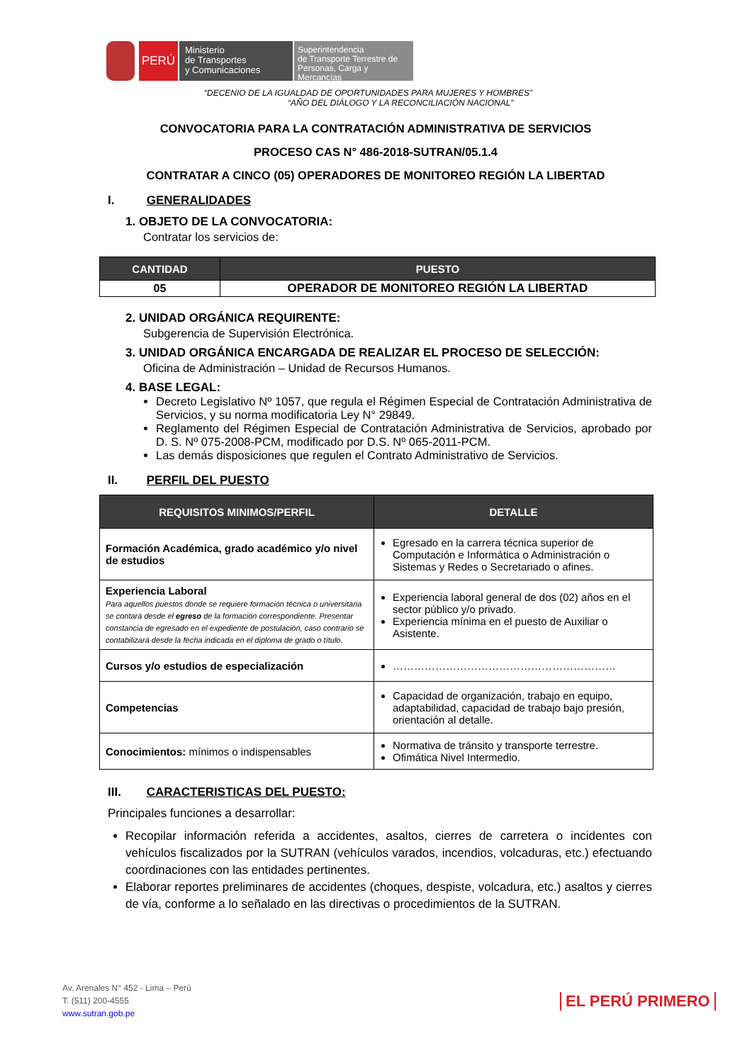PERÚ
Ministerio
de Transportes
y Comunicaciones
Superintendencia
de Transporte Terrestre de
Personas, Carga y Mercancías
“DECENIO DE LA IGUALDAD DE OPORTUNIDADES PARA MUJERES Y HOMBRES”
“AÑO DEL DIÁLOGO Y LA RECONCILIACIÓN NACIONAL”
CONVOCATORIA PARA LA CONTRATACIÓN ADMINISTRATIVA DE SERVICIOS
PROCESO CAS N° 486-2018-SUTRAN/05.1.4
CONTRATAR A CINCO (05) OPERADORES DE MONITOREO REGIÓN LA LIBERTAD
I. GENERALIDADES
1. OBJETO DE LA CONVOCATORIA:
Contratar los servicios de:
| CANTIDAD | PUESTO |
| --- | --- |
| 05 | OPERADOR DE MONITOREO REGIÓN LA LIBERTAD |
2. UNIDAD ORGÁNICA REQUIRENTE:
Subgerencia de Supervisión Electrónica.
3. UNIDAD ORGÁNICA ENCARGADA DE REALIZAR EL PROCESO DE SELECCIÓN:
Oficina de Administración – Unidad de Recursos Humanos.
4. BASE LEGAL:
Decreto Legislativo Nº 1057, que regula el Régimen Especial de Contratación Administrativa de Servicios, y su norma modificatoria Ley N° 29849.
Reglamento del Régimen Especial de Contratación Administrativa de Servicios, aprobado por D. S. Nº 075-2008-PCM, modificado por D.S. Nº 065-2011-PCM.
Las demás disposiciones que regulen el Contrato Administrativo de Servicios.
II. PERFIL DEL PUESTO
| REQUISITOS MINIMOS/PERFIL | DETALLE |
| --- | --- |
| Formación Académica, grado académico y/o nivel de estudios | Egresado en la carrera técnica superior de Computación e Informática o Administración o Sistemas y Redes o Secretariado o afines. |
| Experiencia Laboral Para aquellos puestos donde se requiere formación técnica o universitaria se contará desde el egreso de la formación correspondiente. Presentar constancia de egresado en el expediente de postulación, caso contrario se contabilizará desde la fecha indicada en el diploma de grado o título. | Experiencia laboral general de dos (02) años en el sector público y/o privado. Experiencia mínima en el puesto de Auxiliar o Asistente. |
| Cursos y/o estudios de especialización | ……………………………………………………… |
| Competencias | Capacidad de organización, trabajo en equipo, adaptabilidad, capacidad de trabajo bajo presión, orientación al detalle. |
| Conocimientos: mínimos o indispensables | Normativa de tránsito y transporte terrestre. Ofimática Nivel Intermedio. |
III. CARACTERISTICAS DEL PUESTO:
Principales funciones a desarrollar:
Recopilar información referida a accidentes, asaltos, cierres de carretera o incidentes con vehículos fiscalizados por la SUTRAN (vehículos varados, incendios, volcaduras, etc.) efectuando coordinaciones con las entidades pertinentes.
Elaborar reportes preliminares de accidentes (choques, despiste, volcadura, etc.) asaltos y cierres de vía, conforme a lo señalado en las directivas o procedimientos de la SUTRAN.
Av. Arenales N° 452 - Lima – Perú
T. (511) 200-4555
www.sutran.gob.pe
EL PERÚ PRIMERO